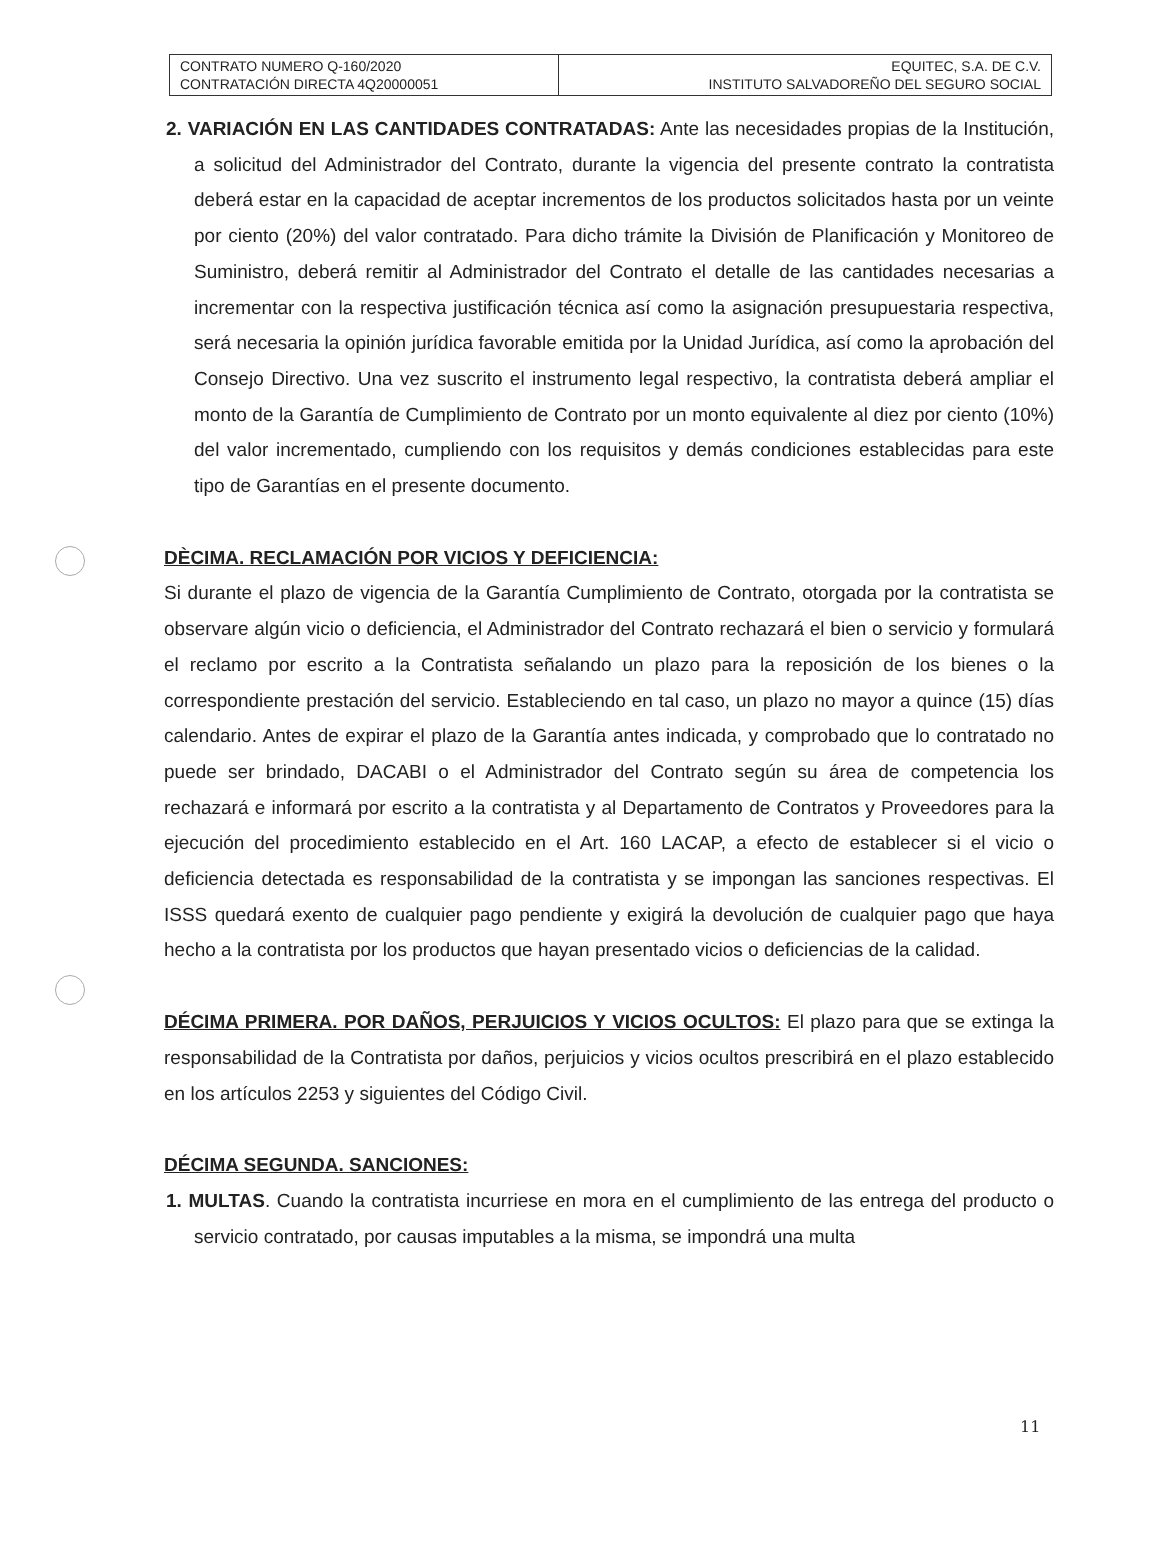| CONTRATO NUMERO Q-160/2020 CONTRATACIÓN DIRECTA 4Q20000051 | EQUITEC, S.A. DE C.V. INSTITUTO SALVADOREÑO DEL SEGURO SOCIAL |
2. VARIACIÓN EN LAS CANTIDADES CONTRATADAS: Ante las necesidades propias de la Institución, a solicitud del Administrador del Contrato, durante la vigencia del presente contrato la contratista deberá estar en la capacidad de aceptar incrementos de los productos solicitados hasta por un veinte por ciento (20%) del valor contratado. Para dicho trámite la División de Planificación y Monitoreo de Suministro, deberá remitir al Administrador del Contrato el detalle de las cantidades necesarias a incrementar con la respectiva justificación técnica así como la asignación presupuestaria respectiva, será necesaria la opinión jurídica favorable emitida por la Unidad Jurídica, así como la aprobación del Consejo Directivo. Una vez suscrito el instrumento legal respectivo, la contratista deberá ampliar el monto de la Garantía de Cumplimiento de Contrato por un monto equivalente al diez por ciento (10%) del valor incrementado, cumpliendo con los requisitos y demás condiciones establecidas para este tipo de Garantías en el presente documento.
DÈCIMA. RECLAMACIÓN POR VICIOS Y DEFICIENCIA:
Si durante el plazo de vigencia de la Garantía Cumplimiento de Contrato, otorgada por la contratista se observare algún vicio o deficiencia, el Administrador del Contrato rechazará el bien o servicio y formulará el reclamo por escrito a la Contratista señalando un plazo para la reposición de los bienes o la correspondiente prestación del servicio. Estableciendo en tal caso, un plazo no mayor a quince (15) días calendario. Antes de expirar el plazo de la Garantía antes indicada, y comprobado que lo contratado no puede ser brindado, DACABI o el Administrador del Contrato según su área de competencia los rechazará e informará por escrito a la contratista y al Departamento de Contratos y Proveedores para la ejecución del procedimiento establecido en el Art. 160 LACAP, a efecto de establecer si el vicio o deficiencia detectada es responsabilidad de la contratista y se impongan las sanciones respectivas. El ISSS quedará exento de cualquier pago pendiente y exigirá la devolución de cualquier pago que haya hecho a la contratista por los productos que hayan presentado vicios o deficiencias de la calidad.
DÉCIMA PRIMERA. POR DAÑOS, PERJUICIOS Y VICIOS OCULTOS: El plazo para que se extinga la responsabilidad de la Contratista por daños, perjuicios y vicios ocultos prescribirá en el plazo establecido en los artículos 2253 y siguientes del Código Civil.
DÉCIMA SEGUNDA. SANCIONES:
1. MULTAS. Cuando la contratista incurriese en mora en el cumplimiento de las entrega del producto o servicio contratado, por causas imputables a la misma, se impondrá una multa
11